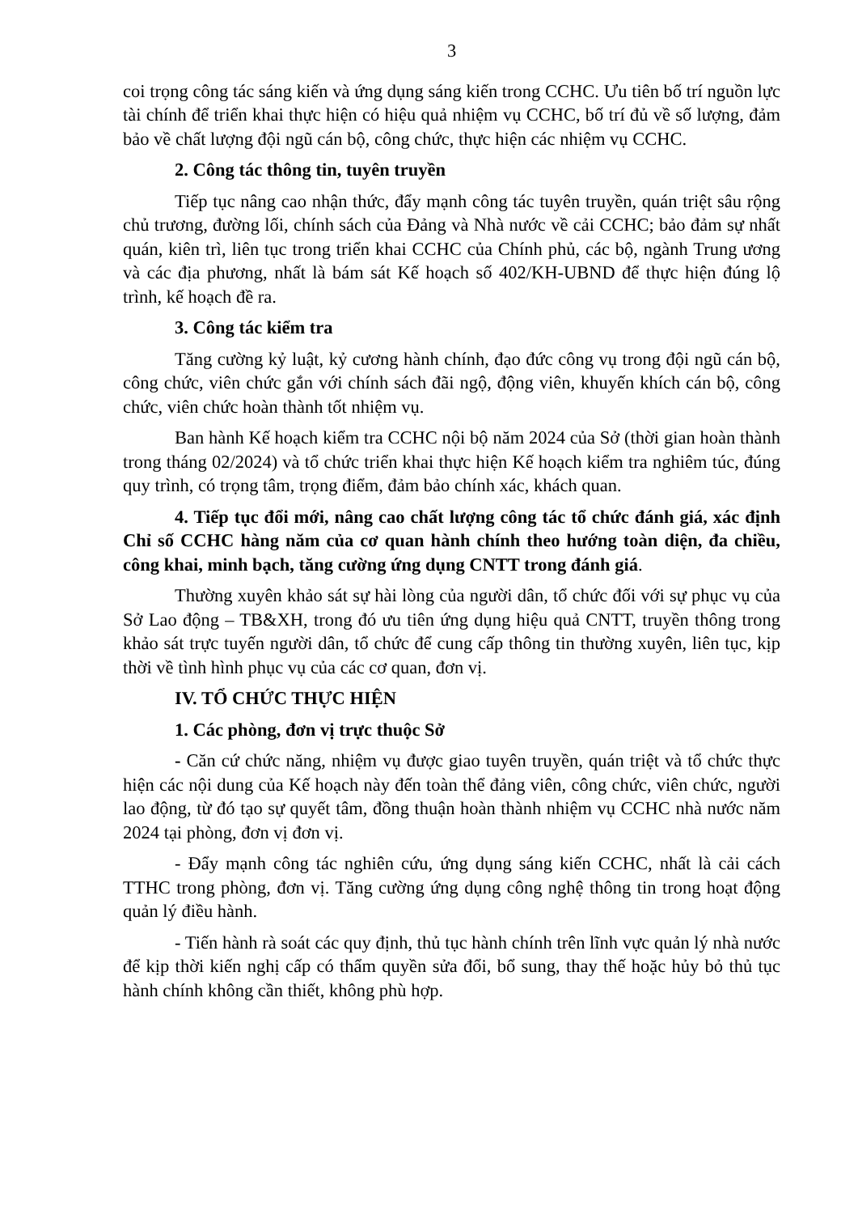3
coi trọng công tác sáng kiến và ứng dụng sáng kiến trong CCHC. Ưu tiên bố trí nguồn lực tài chính để triển khai thực hiện có hiệu quả nhiệm vụ CCHC, bố trí đủ về số lượng, đảm bảo về chất lượng đội ngũ cán bộ, công chức, thực hiện các nhiệm vụ CCHC.
2. Công tác thông tin, tuyên truyền
Tiếp tục nâng cao nhận thức, đẩy mạnh công tác tuyên truyền, quán triệt sâu rộng chủ trương, đường lối, chính sách của Đảng và Nhà nước về cải CCHC; bảo đảm sự nhất quán, kiên trì, liên tục trong triển khai CCHC của Chính phủ, các bộ, ngành Trung ương và các địa phương, nhất là bám sát Kế hoạch số 402/KH-UBND để thực hiện đúng lộ trình, kế hoạch đề ra.
3. Công tác kiểm tra
Tăng cường kỷ luật, kỷ cương hành chính, đạo đức công vụ trong đội ngũ cán bộ, công chức, viên chức gắn với chính sách đãi ngộ, động viên, khuyến khích cán bộ, công chức, viên chức hoàn thành tốt nhiệm vụ.
Ban hành Kế hoạch kiểm tra CCHC nội bộ năm 2024 của Sở (thời gian hoàn thành trong tháng 02/2024) và tổ chức triển khai thực hiện Kế hoạch kiểm tra nghiêm túc, đúng quy trình, có trọng tâm, trọng điểm, đảm bảo chính xác, khách quan.
4. Tiếp tục đổi mới, nâng cao chất lượng công tác tổ chức đánh giá, xác định Chỉ số CCHC hàng năm của cơ quan hành chính theo hướng toàn diện, đa chiều, công khai, minh bạch, tăng cường ứng dụng CNTT trong đánh giá.
Thường xuyên khảo sát sự hài lòng của người dân, tổ chức đối với sự phục vụ của Sở Lao động – TB&XH, trong đó ưu tiên ứng dụng hiệu quả CNTT, truyền thông trong khảo sát trực tuyến người dân, tổ chức để cung cấp thông tin thường xuyên, liên tục, kịp thời về tình hình phục vụ của các cơ quan, đơn vị.
IV. TỔ CHỨC THỰC HIỆN
1. Các phòng, đơn vị trực thuộc Sở
- Căn cứ chức năng, nhiệm vụ được giao tuyên truyền, quán triệt và tổ chức thực hiện các nội dung của Kế hoạch này đến toàn thể đảng viên, công chức, viên chức, người lao động, từ đó tạo sự quyết tâm, đồng thuận hoàn thành nhiệm vụ CCHC nhà nước năm 2024 tại phòng, đơn vị đơn vị.
- Đẩy mạnh công tác nghiên cứu, ứng dụng sáng kiến CCHC, nhất là cải cách TTHC trong phòng, đơn vị. Tăng cường ứng dụng công nghệ thông tin trong hoạt động quản lý điều hành.
- Tiến hành rà soát các quy định, thủ tục hành chính trên lĩnh vực quản lý nhà nước để kịp thời kiến nghị cấp có thẩm quyền sửa đổi, bổ sung, thay thế hoặc hủy bỏ thủ tục hành chính không cần thiết, không phù hợp.